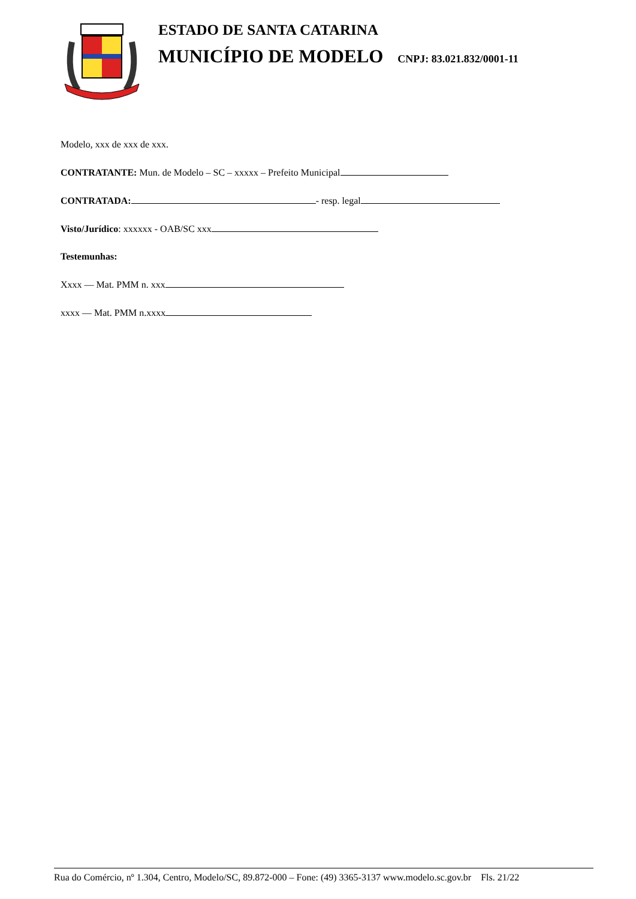ESTADO DE SANTA CATARINA
MUNICÍPIO DE MODELO CNPJ: 83.021.832/0001-11
Modelo, xxx de xxx de xxx.
CONTRATANTE: Mun. de Modelo – SC – xxxxx – Prefeito Municipal
CONTRATADA: - resp. legal
Visto/Jurídico: xxxxxx - OAB/SC xxx
Testemunhas:
Xxxx — Mat. PMM n. xxx
xxxx — Mat. PMM n.xxxx
Rua do Comércio, nº 1.304, Centro, Modelo/SC, 89.872-000 – Fone: (49) 3365-3137 www.modelo.sc.gov.br Fls. 21/22